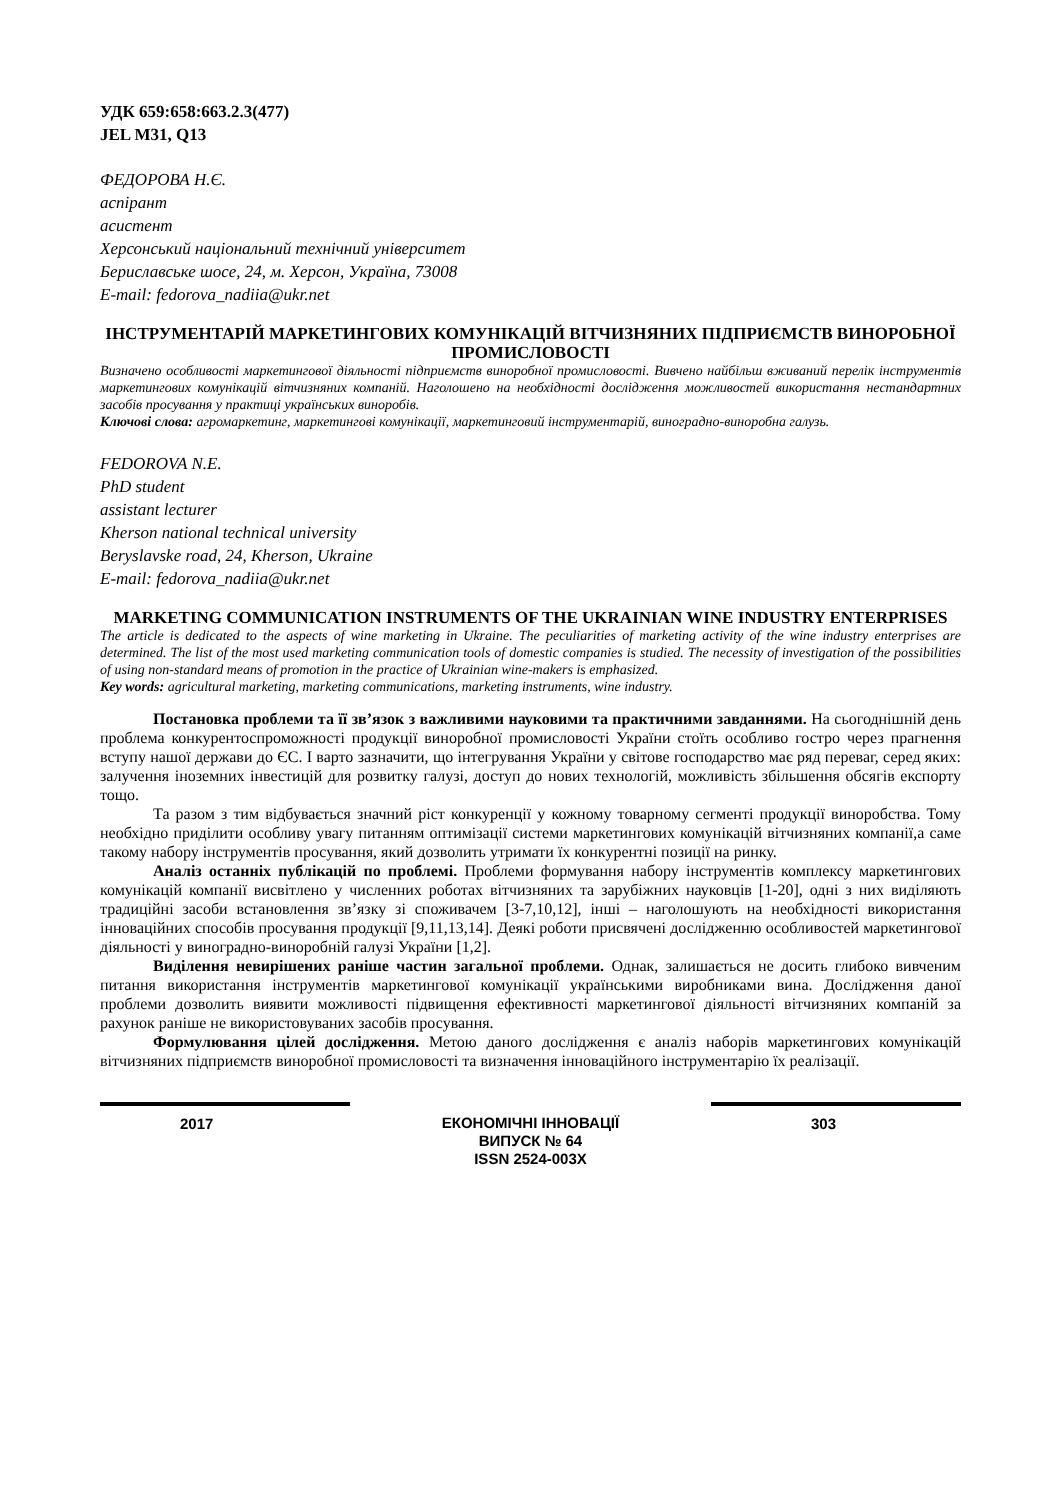УДК 659:658:663.2.3(477)
JEL M31, Q13
ФЕДОРОВА Н.Є.
аспірант
асистент
Херсонський національний технічний університет
Бериславське шосе, 24, м. Херсон, Україна, 73008
E-mail: fedorova_nadiia@ukr.net
ІНСТРУМЕНТАРІЙ МАРКЕТИНГОВИХ КОМУНІКАЦІЙ ВІТЧИЗНЯНИХ ПІДПРИЄМСТВ ВИНОРОБНОЇ ПРОМИСЛОВОСТІ
Визначено особливості маркетингової діяльності підприємств виноробної промисловості. Вивчено найбільш вживаний перелік інструментів маркетингових комунікацій вітчизняних компаній. Наголошено на необхідності дослідження можливостей використання нестандартних засобів просування у практиці українських виноробів.
Ключові слова: агромаркетинг, маркетингові комунікації, маркетинговий інструментарій, виноградно-виноробна галузь.
FEDOROVA N.E.
PhD student
assistant lecturer
Kherson national technical university
Beryslavske road, 24, Kherson, Ukraine
E-mail: fedorova_nadiia@ukr.net
MARKETING COMMUNICATION INSTRUMENTS OF THE UKRAINIAN WINE INDUSTRY ENTERPRISES
The article is dedicated to the aspects of wine marketing in Ukraine. The peculiarities of marketing activity of the wine industry enterprises are determined. The list of the most used marketing communication tools of domestic companies is studied. The necessity of investigation of the possibilities of using non-standard means of promotion in the practice of Ukrainian wine-makers is emphasized.
Key words: agricultural marketing, marketing communications, marketing instruments, wine industry.
Постановка проблеми та її зв’язок з важливими науковими та практичними завданнями. На сьогоднішній день проблема конкурентоспроможності продукції виноробної промисловості України стоїть особливо гостро через прагнення вступу нашої держави до ЄС. І варто зазначити, що інтегрування України у світове господарство має ряд переваг, серед яких: залучення іноземних інвестицій для розвитку галузі, доступ до нових технологій, можливість збільшення обсягів експорту тощо.
Та разом з тим відбувається значний ріст конкуренції у кожному товарному сегменті продукції виноробства. Тому необхідно приділити особливу увагу питанням оптимізації системи маркетингових комунікацій вітчизняних компанії,а саме такому набору інструментів просування, який дозволить утримати їх конкурентні позиції на ринку.
Аналіз останніх публікацій по проблемі. Проблеми формування набору інструментів комплексу маркетингових комунікацій компанії висвітлено у численних роботах вітчизняних та зарубіжних науковців [1-20], одні з них виділяють традиційні засоби встановлення зв’язку зі споживачем [3-7,10,12], інші – наголошують на необхідності використання інноваційних способів просування продукції [9,11,13,14]. Деякі роботи присвячені дослідженню особливостей маркетингової діяльності у виноградно-виноробній галузі України [1,2].
Виділення невирішених раніше частин загальної проблеми. Однак, залишається не досить глибоко вивченим питання використання інструментів маркетингової комунікації українськими виробниками вина. Дослідження даної проблеми дозволить виявити можливості підвищення ефективності маркетингової діяльності вітчизняних компаній за рахунок раніше не використовуваних засобів просування.
Формулювання цілей дослідження. Метою даного дослідження є аналіз наборів маркетингових комунікацій вітчизняних підприємств виноробної промисловості та визначення інноваційного інструментарію їх реалізації.
2017
ЕКОНОМІЧНІ ІННОВАЦІЇ
ВИПУСК № 64
ISSN 2524-003X
303